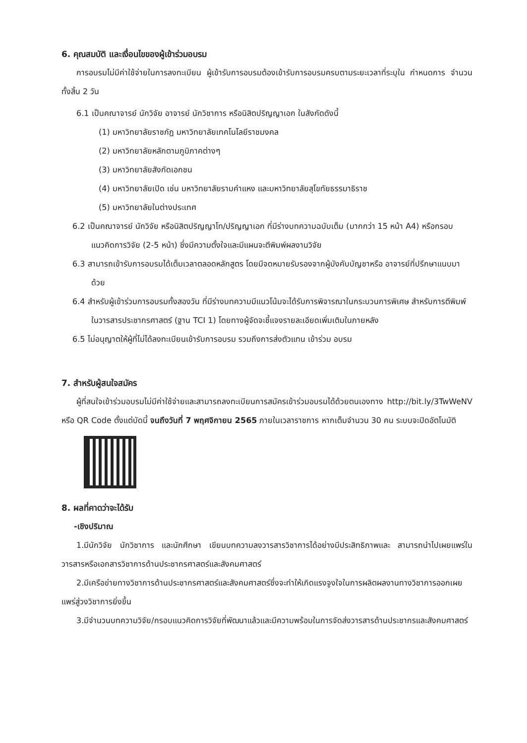6. คุณสมบัติ และเงื่อนไขของผู้เข้าร่วมอบรม
การอบรมไม่มีค่าใช้จ่ายในการลงทะเบียน ผู้เข้ารับการอบรมต้องเข้ารับการอบรมครบตามระยะเวลาที่ระบุใน กำหนดการ จำนวนทั้งสิ้น 2 วัน
6.1 เป็นคณาจารย์ นักวิจัย อาจารย์ นักวิชาการ หรือนิสิตปริญญาเอก ในสังกัดดังนี้
(1) มหาวิทยาลัยราชภัฏ มหาวิทยาลัยเทคโนโลยีราชมงคล
(2) มหาวิทยาลัยหลักตามภูมิภาคต่างๆ
(3) มหาวิทยาลัยสังกัดเอกชน
(4) มหาวิทยาลัยเปิด เช่น มหาวิทยาลัยรามคำแหง และมหาวิทยาลัยสุโขทัยธรรมาธิราช
(5) มหาวิทยาลัยในต่างประเทศ
6.2 เป็นคณาจารย์ นักวิจัย หรือนิสิตปริญญาโท/ปริญญาเอก ที่มีร่างบทความฉบับเต็ม (มากกว่า 15 หน้า A4) หรือกรอบแนวคิดการวิจัย (2-5 หน้า) ซึ่งมีความตั้งใจและมีแผนจะตีพิมพ์ผลงานวิจัย
6.3 สามารถเข้ารับการอบรมได้เต็มเวลาตลอดหลักสูตร โดยมีจดหมายรับรองจากผู้บังคับบัญชาหรือ อาจารย์ที่ปรึกษาแนบมาด้วย
6.4 สำหรับผู้เข้าร่วมการอบรมทั้งสองวัน ที่มีร่างบทความมีแนวโน้มจะได้รับการพิจารณาในกระบวนการพิเศษ สำหรับการตีพิมพ์ในวารสารประชากรศาสตร์ (ฐาน TCI 1) โดยทางผู้จัดจะชี้แจงรายละเอียดเพิ่มเติมในภายหลัง
6.5 ไม่อนุญาตให้ผู้ที่ไม่ได้ลงทะเบียนเข้ารับการอบรม รวมถึงการส่งตัวแทน เข้าร่วม อบรม
7. สำหรับผู้สนใจสมัคร
ผู้ที่สนใจเข้าร่วมอบรมไม่มีค่าใช้จ่ายและสามารถลงทะเบียนการสมัครเข้าร่วมอบรมได้ด้วยตนเองทาง http://bit.ly/3TwWeNV หรือ QR Code ตั้งแต่บัดนี้ จนถึงวันที่ 7 พฤศจิกายน 2565 ภายในเวลาราชการ หากเต็มจำนวน 30 คน ระบบจะปิดอัตโนมัติ
8. ผลที่คาดว่าจะได้รับ
-เชิงปริมาณ
1.มีนักวิจัย นักวิชาการ และนักศึกษา เขียนบทความลงวารสารวิชาการได้อย่างมีประสิทธิภาพและ สามารถนำไปเผยแพร่ในวารสารหรือเอกสารวิชาการด้านประชากรศาสตร์และสังคมศาสตร์
2.มีเครือข่ายทางวิชาการด้านประชากรศาสตร์และสังคมศาสตร์ซึ่งจะทำให้เกิดแรงจูงใจในการผลิตผลงานทางวิชาการออกเผยแพร่สู่วงวิชาการยิ่งขึ้น
3.มีจำนวนบทความวิจัย/กรอบแนวคิดการวิจัยที่พัฒนาแล้วและมีความพร้อมในการจัดส่งวารสารด้านประชากรและสังคมศาสตร์